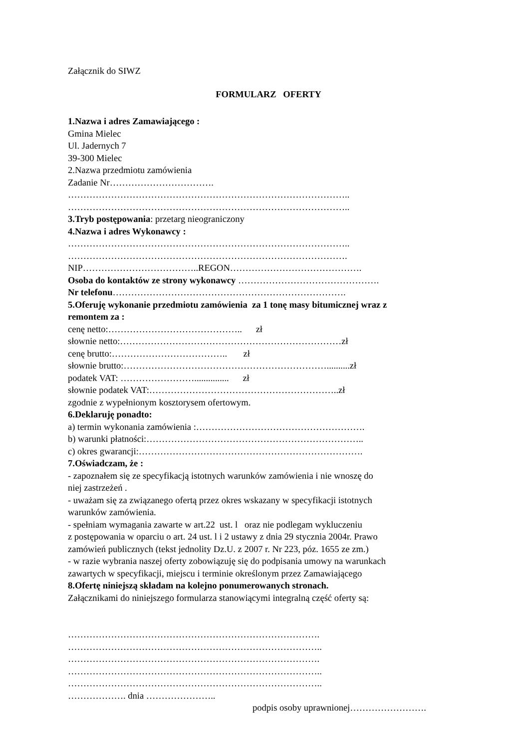Załącznik do SIWZ
FORMULARZ OFERTY
1.Nazwa i adres Zamawiającego :
Gmina Mielec
Ul. Jadernych 7
39-300 Mielec
2.Nazwa przedmiotu zamówienia
Zadanie Nr…………………………….
………………………………………………………………………………..
………………………………………………………………………………..
3.Tryb postępowania: przetarg nieograniczony
4.Nazwa i adres Wykonawcy :
………………………………………………………………………………..
……………………………………………………………………………….
NIP………………………………..REGON…………………………………….
Osoba do kontaktów ze strony wykonawcy ……………………………………….
Nr telefonu………………………………………………………………….
5.Oferuję wykonanie przedmiotu zamówienia za 1 tonę masy bitumicznej wraz z
remontem za :
cenę netto:…………………………………….. zł
słownie netto:………………………………………………………………zł
cenę brutto:……………………………….. zł
słownie brutto:…………………………………………………………..........zł
podatek VAT: ……………………............... zł
słownie podatek VAT:……………………………………………………..zł
zgodnie z wypełnionym kosztorysem ofertowym.
6.Deklaruję ponadto:
a) termin wykonania zamówienia :……………………………………………….
b) warunki płatności:……………………………………………………………..
c) okres gwarancji:……………………………………………………………….
7.Oświadczam, że :
- zapoznałem się ze specyfikacją istotnych warunków zamówienia i nie wnoszę do
niej zastrzeżeń .
- uważam się za związanego ofertą przez okres wskazany w specyfikacji istotnych
warunków zamówienia.
- spełniam wymagania zawarte w art.22 ust. l oraz nie podlegam wykluczeniu
z postępowania w oparciu o art. 24 ust. l i 2 ustawy z dnia 29 stycznia 2004r. Prawo
zamówień publicznych (tekst jednolity Dz.U. z 2007 r. Nr 223, póz. 1655 ze zm.)
- w razie wybrania naszej oferty zobowiązuję się do podpisania umowy na warunkach
zawartych w specyfikacji, miejscu i terminie określonym przez Zamawiającego
8.Ofertę niniejszą składam na kolejno ponumerowanych stronach.
Załącznikami do niniejszego formularza stanowiącymi integralną część oferty są:
……………………………………………………………………….
………………………………………………………………………..
……………………………………………………………………….
………………………………………………………………………..
………………………………………………………………………..
………………. dnia …………………..
podpis osoby uprawnionej…………………….